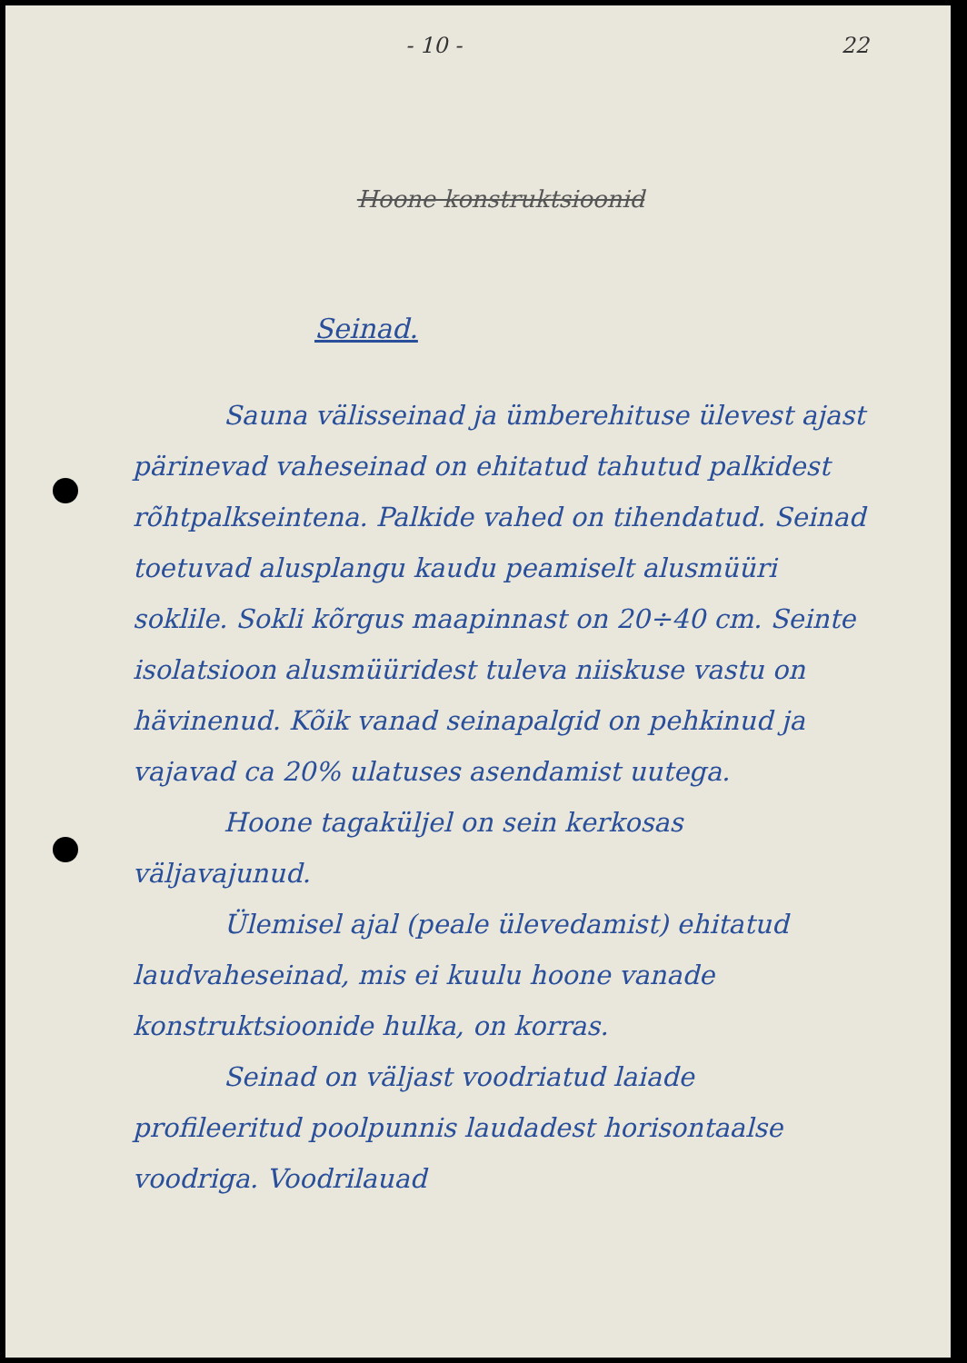- 10 - 22
Hoone konstruktsioonid
Seinad.
Sauna välisseinad ja ümberehituse ülevest ajast pärinevad vaheseinad on ehitatud tahutud palkidest rõhtpalkseintena. Palkide vahed on tihendatud. Seinad toetuvad alusplangu kaudu peamiselt alusmüüri soklile. Sokli kõrgus maapinnast on 20÷40 cm. Seinte isolatsioon alusmüüridest tuleva niiskuse vastu on hävinenud. Kõik vanad seinapalgid on pehkinud ja vajavad ca 20% ulatuses asendamist uutega.
Hoone tagaküljel on sein kerkosas väljavajunud.
Ülemisel ajal (peale ülevedamist) ehitatud laudvaheseinad, mis ei kuulu hoone vanade konstruktsioonide hulka, on korras.
Seinad on väljast voodriatud laiade profileeritud poolpunnis laudadest horisontaalse voodriga. Voodrilauad